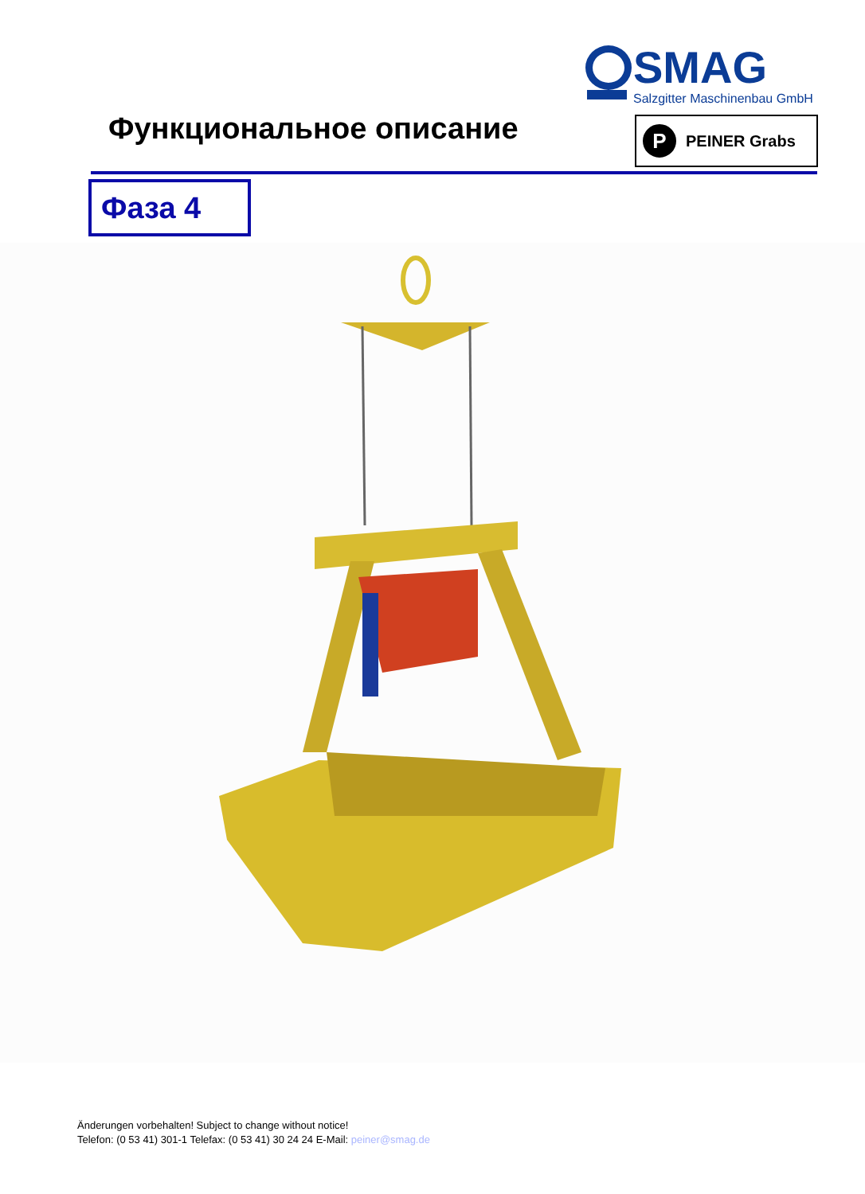SMAG
Salzgitter Maschinenbau GmbH
Функциональное описание P PEINER Grabs
Фаза 4
Änderungen vorbehalten! Subject to change without notice!
Telefon: (0 53 41) 301-1 Telefax: (0 53 41) 30 24 24 E-Mail: peiner@smag.de